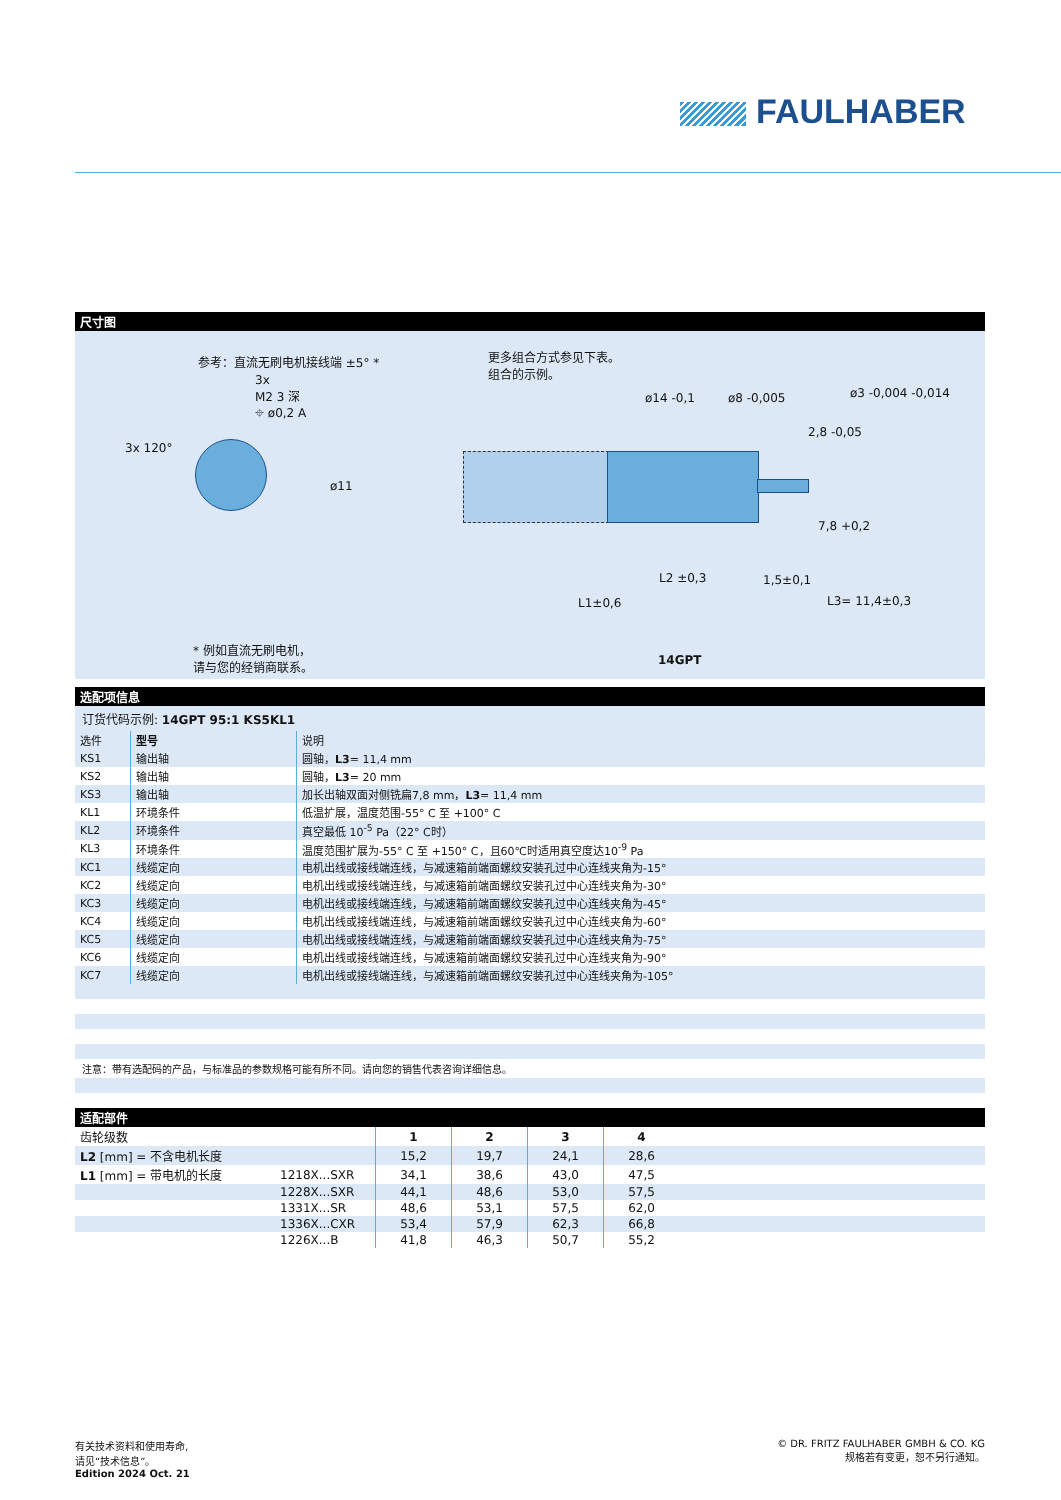FAULHABER
尺寸图
参考：直流无刷电机接线端 ±5° *
3x
M2 3 深
⌖ ø0,2 A
3x 120°
ø11
更多组合方式参见下表。
组合的示例。
ø14 -0,1 ø8 -0,005 ø3 -0,004 -0,014
2,8 -0,05
7,8 +0,2
1,5±0,1
L2 ±0,3
L1±0,6 L3= 11,4±0,3
* 例如直流无刷电机，
请与您的经销商联系。
14GPT
选配项信息
订货代码示例: 14GPT 95:1 KS5KL1
| 选件 | 型号 | 说明 |
| KS1 | 输出轴 | 圆轴， L3 = 11,4 mm |
| KS2 | 输出轴 | 圆轴， L3 = 20 mm |
| KS3 | 输出轴 | 加长出轴双面对侧铣扁7,8 mm， L3 = 11,4 mm |
| KL1 | 环境条件 | 低温扩展，温度范围-55° C 至 +100° C |
| KL2 | 环境条件 | 真空最低 10<sup>-5</sup> Pa（22° C时） |
| KL3 | 环境条件 | 温度范围扩展为-55° C 至 +150° C，且60℃时适用真空度达10<sup>-9</sup> Pa |
| KC1 | 线缆定向 | 电机出线或接线端连线，与减速箱前端面螺纹安装孔过中心连线夹角为-15° |
| KC2 | 线缆定向 | 电机出线或接线端连线，与减速箱前端面螺纹安装孔过中心连线夹角为-30° |
| KC3 | 线缆定向 | 电机出线或接线端连线，与减速箱前端面螺纹安装孔过中心连线夹角为-45° |
| KC4 | 线缆定向 | 电机出线或接线端连线，与减速箱前端面螺纹安装孔过中心连线夹角为-60° |
| KC5 | 线缆定向 | 电机出线或接线端连线，与减速箱前端面螺纹安装孔过中心连线夹角为-75° |
| KC6 | 线缆定向 | 电机出线或接线端连线，与减速箱前端面螺纹安装孔过中心连线夹角为-90° |
| KC7 | 线缆定向 | 电机出线或接线端连线，与减速箱前端面螺纹安装孔过中心连线夹角为-105° |
注意：带有选配码的产品，与标准品的参数规格可能有所不同。请向您的销售代表咨询详细信息。
适配部件
| 齿轮级数 | | 1 | 2 | 3 | 4 | |
| L2 [mm] = 不含电机长度 | | 15,2 | 19,7 | 24,1 | 28,6 | |
| L1 [mm] = 带电机的长度 | 1218X...SXR | 34,1 | 38,6 | 43,0 | 47,5 | |
| | 1228X...SXR | 44,1 | 48,6 | 53,0 | 57,5 | |
| | 1331X...SR | 48,6 | 53,1 | 57,5 | 62,0 | |
| | 1336X...CXR | 53,4 | 57,9 | 62,3 | 66,8 | |
| | 1226X...B | 41,8 | 46,3 | 50,7 | 55,2 | |
有关技术资料和使用寿命,
请见“技术信息”。
Edition 2024 Oct. 21
© DR. FRITZ FAULHABER GMBH & CO. KG
规格若有变更，恕不另行通知。